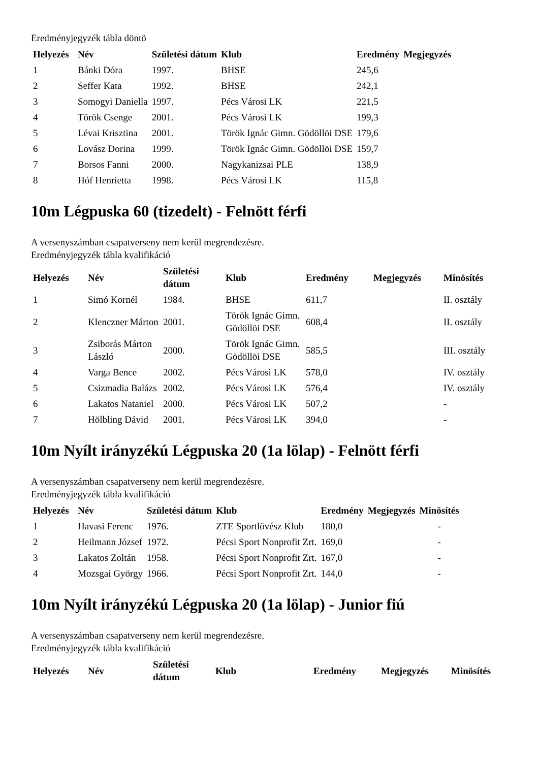Eredményjegyzék tábla döntö
| Helyezés | Név | Születési dátum | Klub | Eredmény | Megjegyzés |
| --- | --- | --- | --- | --- | --- |
| 1 | Bánki Dóra | 1997. | BHSE | 245,6 | |
| 2 | Seffer Kata | 1992. | BHSE | 242,1 | |
| 3 | Somogyi Daniella | 1997. | Pécs Városi LK | 221,5 | |
| 4 | Török Csenge | 2001. | Pécs Városi LK | 199,3 | |
| 5 | Lévai Krisztina | 2001. | Török Ignác Gimn. Gödöllöi DSE | 179,6 | |
| 6 | Lovász Dorina | 1999. | Török Ignác Gimn. Gödöllöi DSE | 159,7 | |
| 7 | Borsos Fanni | 2000. | Nagykanizsai PLE | 138,9 | |
| 8 | Hóf Henrietta | 1998. | Pécs Városi LK | 115,8 | |
10m Légpuska 60 (tizedelt) - Felnött férfi
A versenyszámban csapatverseny nem kerül megrendezésre.
Eredményjegyzék tábla kvalifikáció
| Helyezés | Név | Születési dátum | Klub | Eredmény | Megjegyzés | Minösítés |
| --- | --- | --- | --- | --- | --- | --- |
| 1 | Simó Kornél | 1984. | BHSE | 611,7 | | II. osztály |
| 2 | Klenczner Márton | 2001. | Török Ignác Gimn. Gödöllöi DSE | 608,4 | | II. osztály |
| 3 | Zsiborás Márton László | 2000. | Török Ignác Gimn. Gödöllöi DSE | 585,5 | | III. osztály |
| 4 | Varga Bence | 2002. | Pécs Városi LK | 578,0 | | IV. osztály |
| 5 | Csizmadia Balázs | 2002. | Pécs Városi LK | 576,4 | | IV. osztály |
| 6 | Lakatos Nataniel | 2000. | Pécs Városi LK | 507,2 | | - |
| 7 | Hölbling Dávid | 2001. | Pécs Városi LK | 394,0 | | - |
10m Nyílt irányzékú Légpuska 20 (1a lölap) - Felnött férfi
A versenyszámban csapatverseny nem kerül megrendezésre.
Eredményjegyzék tábla kvalifikáció
| Helyezés | Név | Születési dátum | Klub | Eredmény | Megjegyzés | Minösítés |
| --- | --- | --- | --- | --- | --- | --- |
| 1 | Havasi Ferenc | 1976. | ZTE Sportlövész Klub | 180,0 | | - |
| 2 | Heilmann József | 1972. | Pécsi Sport Nonprofit Zrt. | 169,0 | | - |
| 3 | Lakatos Zoltán | 1958. | Pécsi Sport Nonprofit Zrt. | 167,0 | | - |
| 4 | Mozsgai György | 1966. | Pécsi Sport Nonprofit Zrt. | 144,0 | | - |
10m Nyílt irányzékú Légpuska 20 (1a lölap) - Junior fiú
A versenyszámban csapatverseny nem kerül megrendezésre.
Eredményjegyzék tábla kvalifikáció
| Helyezés | Név | Születési dátum | Klub | Eredmény | Megjegyzés | Minösítés |
| --- | --- | --- | --- | --- | --- | --- |